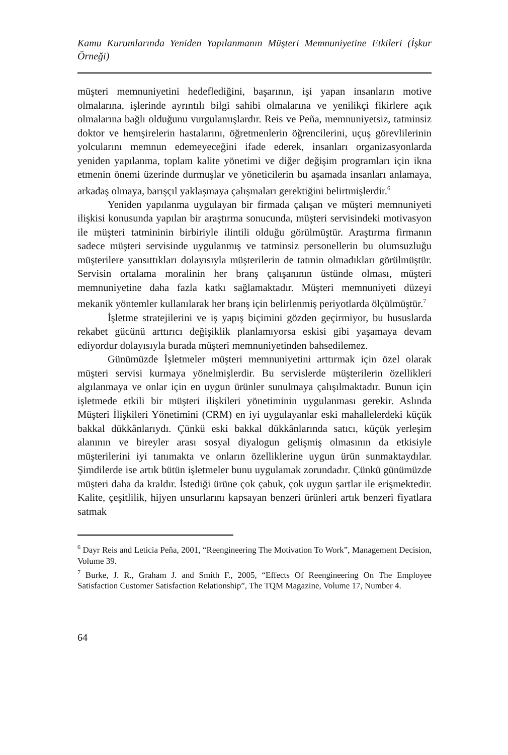Kamu Kurumlarında Yeniden Yapılanmanın Müşteri Memnuniyetine Etkileri (İşkur Örneği)
müşteri memnuniyetini hedeflediğini, başarının, işi yapan insanların motive olmalarına, işlerinde ayrıntılı bilgi sahibi olmalarına ve yenilikçi fikirlere açık olmalarına bağlı olduğunu vurgulamışlardır. Reis ve Peña, memnuniyetsiz, tatminsiz doktor ve hemşirelerin hastalarını, öğretmenlerin öğrencilerini, uçuş görevlilerinin yolcularını memnun edemeyeceğini ifade ederek, insanları organizasyonlarda yeniden yapılanma, toplam kalite yönetimi ve diğer değişim programları için ikna etmenin önemi üzerinde durmuşlar ve yöneticilerin bu aşamada insanları anlamaya, arkadaş olmaya, barışçıl yaklaşmaya çalışmaları gerektiğini belirtmişlerdir.<sup>6</sup>
Yeniden yapılanma uygulayan bir firmada çalışan ve müşteri memnuniyeti ilişkisi konusunda yapılan bir araştırma sonucunda, müşteri servisindeki motivasyon ile müşteri tatmininin birbiriyle ilintili olduğu görülmüştür. Araştırma firmanın sadece müşteri servisinde uygulanmış ve tatminsiz personellerin bu olumsuzluğu müşterilere yansıttıkları dolayısıyla müşterilerin de tatmin olmadıkları görülmüştür. Servisin ortalama moralinin her branş çalışanının üstünde olması, müşteri memnuniyetine daha fazla katkı sağlamaktadır. Müşteri memnuniyeti düzeyi mekanik yöntemler kullanılarak her branş için belirlenmiş periyotlarda ölçülmüştür.<sup>7</sup>
İşletme stratejilerini ve iş yapış biçimini gözden geçirmiyor, bu hususlarda rekabet gücünü arttırıcı değişiklik planlamıyorsa eskisi gibi yaşamaya devam ediyordur dolayısıyla burada müşteri memnuniyetinden bahsedilemez.
Günümüzde İşletmeler müşteri memnuniyetini arttırmak için özel olarak müşteri servisi kurmaya yönelmişlerdir. Bu servislerde müşterilerin özellikleri algılanmaya ve onlar için en uygun ürünler sunulmaya çalışılmaktadır. Bunun için işletmede etkili bir müşteri ilişkileri yönetiminin uygulanması gerekir. Aslında Müşteri İlişkileri Yönetimini (CRM) en iyi uygulayanlar eski mahallelerdeki küçük bakkal dükkânlarıydı. Çünkü eski bakkal dükkânlarında satıcı, küçük yerleşim alanının ve bireyler arası sosyal diyalogun gelişmiş olmasının da etkisiyle müşterilerini iyi tanımakta ve onların özelliklerine uygun ürün sunmaktaydılar. Şimdilerde ise artık bütün işletmeler bunu uygulamak zorundadır. Çünkü günümüzde müşteri daha da kraldır. İstediği ürüne çok çabuk, çok uygun şartlar ile erişmektedir. Kalite, çeşitlilik, hijyen unsurlarını kapsayan benzeri ürünleri artık benzeri fiyatlara satmak
<sup>6</sup> Dayr Reis and Leticia Peña, 2001, “Reengineering The Motivation To Work”, Management Decision, Volume 39.
<sup>7</sup> Burke, J. R., Graham J. and Smith F., 2005, “Effects Of Reengineering On The Employee Satisfaction Customer Satisfaction Relationship”, The TQM Magazine, Volume 17, Number 4.
64